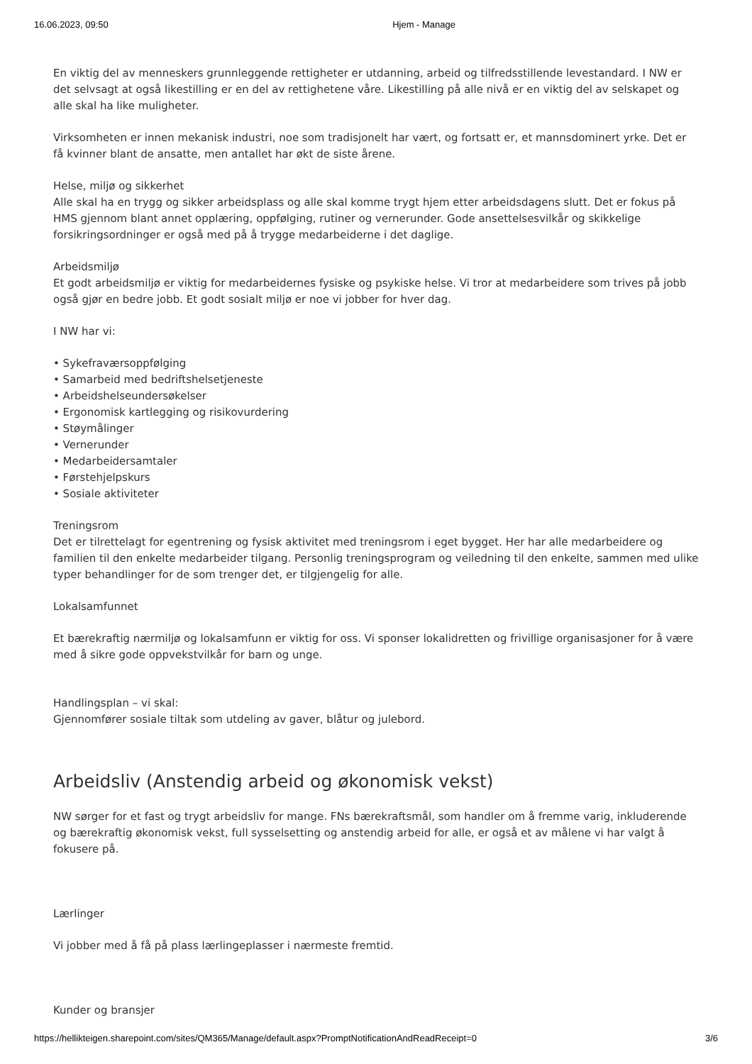16.06.2023, 09:50 Hjem - Manage
En viktig del av menneskers grunnleggende rettigheter er utdanning, arbeid og tilfredsstillende levestandard. I NW er det selvsagt at også likestilling er en del av rettighetene våre. Likestilling på alle nivå er en viktig del av selskapet og alle skal ha like muligheter.
Virksomheten er innen mekanisk industri, noe som tradisjonelt har vært, og fortsatt er, et mannsdominert yrke. Det er få kvinner blant de ansatte, men antallet har økt de siste årene.
Helse, miljø og sikkerhet
Alle skal ha en trygg og sikker arbeidsplass og alle skal komme trygt hjem etter arbeidsdagens slutt. Det er fokus på HMS gjennom blant annet opplæring, oppfølging, rutiner og vernerunder. Gode ansettelsesvilkår og skikkelige forsikringsordninger er også med på å trygge medarbeiderne i det daglige.
Arbeidsmiljø
Et godt arbeidsmiljø er viktig for medarbeidernes fysiske og psykiske helse. Vi tror at medarbeidere som trives på jobb også gjør en bedre jobb. Et godt sosialt miljø er noe vi jobber for hver dag.
I NW har vi:
• Sykefraværsoppfølging
• Samarbeid med bedriftshelsetjeneste
• Arbeidshelseundersøkelser
• Ergonomisk kartlegging og risikovurdering
• Støymålinger
• Vernerunder
• Medarbeidersamtaler
• Førstehjelpskurs
• Sosiale aktiviteter
Treningsrom
Det er tilrettelagt for egentrening og fysisk aktivitet med treningsrom i eget bygget. Her har alle medarbeidere og familien til den enkelte medarbeider tilgang. Personlig treningsprogram og veiledning til den enkelte, sammen med ulike typer behandlinger for de som trenger det, er tilgjengelig for alle.
Lokalsamfunnet
Et bærekraftig nærmiljø og lokalsamfunn er viktig for oss. Vi sponser lokalidretten og frivillige organisasjoner for å være med å sikre gode oppvekstvilkår for barn og unge.
Handlingsplan – vi skal:
Gjennomfører sosiale tiltak som utdeling av gaver, blåtur og julebord.
Arbeidsliv (Anstendig arbeid og økonomisk vekst)
NW sørger for et fast og trygt arbeidsliv for mange. FNs bærekraftsmål, som handler om å fremme varig, inkluderende og bærekraftig økonomisk vekst, full sysselsetting og anstendig arbeid for alle, er også et av målene vi har valgt å fokusere på.
Lærlinger
Vi jobber med å få på plass lærlingeplasser i nærmeste fremtid.
Kunder og bransjer
https://hellikteigen.sharepoint.com/sites/QM365/Manage/default.aspx?PromptNotificationAndReadReceipt=0 3/6